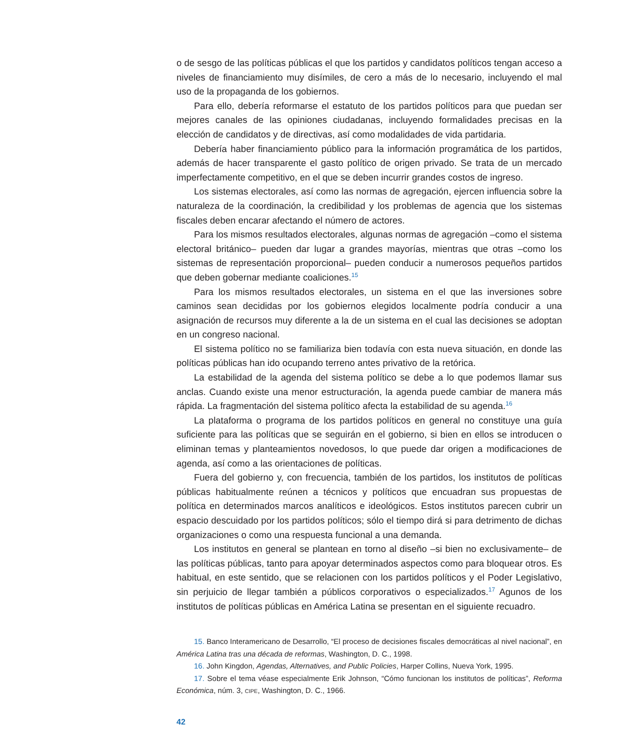o de sesgo de las políticas públicas el que los partidos y candidatos políticos tengan acceso a niveles de financiamiento muy disímiles, de cero a más de lo necesario, incluyendo el mal uso de la propaganda de los gobiernos.
Para ello, debería reformarse el estatuto de los partidos políticos para que puedan ser mejores canales de las opiniones ciudadanas, incluyendo formalidades precisas en la elección de candidatos y de directivas, así como modalidades de vida partidaria.
Debería haber financiamiento público para la información programática de los partidos, además de hacer transparente el gasto político de origen privado. Se trata de un mercado imperfectamente competitivo, en el que se deben incurrir grandes costos de ingreso.
Los sistemas electorales, así como las normas de agregación, ejercen influencia sobre la naturaleza de la coordinación, la credibilidad y los problemas de agencia que los sistemas fiscales deben encarar afectando el número de actores.
Para los mismos resultados electorales, algunas normas de agregación –como el sistema electoral británico– pueden dar lugar a grandes mayorías, mientras que otras –como los sistemas de representación proporcional– pueden conducir a numerosos pequeños partidos que deben gobernar mediante coaliciones.<sup>15</sup>
Para los mismos resultados electorales, un sistema en el que las inversiones sobre caminos sean decididas por los gobiernos elegidos localmente podría conducir a una asignación de recursos muy diferente a la de un sistema en el cual las decisiones se adoptan en un congreso nacional.
El sistema político no se familiariza bien todavía con esta nueva situación, en donde las políticas públicas han ido ocupando terreno antes privativo de la retórica.
La estabilidad de la agenda del sistema político se debe a lo que podemos llamar sus anclas. Cuando existe una menor estructuración, la agenda puede cambiar de manera más rápida. La fragmentación del sistema político afecta la estabilidad de su agenda.<sup>16</sup>
La plataforma o programa de los partidos políticos en general no constituye una guía suficiente para las políticas que se seguirán en el gobierno, si bien en ellos se introducen o eliminan temas y planteamientos novedosos, lo que puede dar origen a modificaciones de agenda, así como a las orientaciones de políticas.
Fuera del gobierno y, con frecuencia, también de los partidos, los institutos de políticas públicas habitualmente reúnen a técnicos y políticos que encuadran sus propuestas de política en determinados marcos analíticos e ideológicos. Estos institutos parecen cubrir un espacio descuidado por los partidos políticos; sólo el tiempo dirá si para detrimento de dichas organizaciones o como una respuesta funcional a una demanda.
Los institutos en general se plantean en torno al diseño –si bien no exclusivamente– de las políticas públicas, tanto para apoyar determinados aspectos como para bloquear otros. Es habitual, en este sentido, que se relacionen con los partidos políticos y el Poder Legislativo, sin perjuicio de llegar también a públicos corporativos o especializados.<sup>17</sup> Agunos de los institutos de políticas públicas en América Latina se presentan en el siguiente recuadro.
15. Banco Interamericano de Desarrollo, “El proceso de decisiones fiscales democráticas al nivel nacional”, en América Latina tras una década de reformas, Washington, D. C., 1998.
16. John Kingdon, Agendas, Alternatives, and Public Policies, Harper Collins, Nueva York, 1995.
17. Sobre el tema véase especialmente Erik Johnson, “Cómo funcionan los institutos de políticas”, Reforma Económica, núm. 3, CIPE, Washington, D. C., 1966.
42